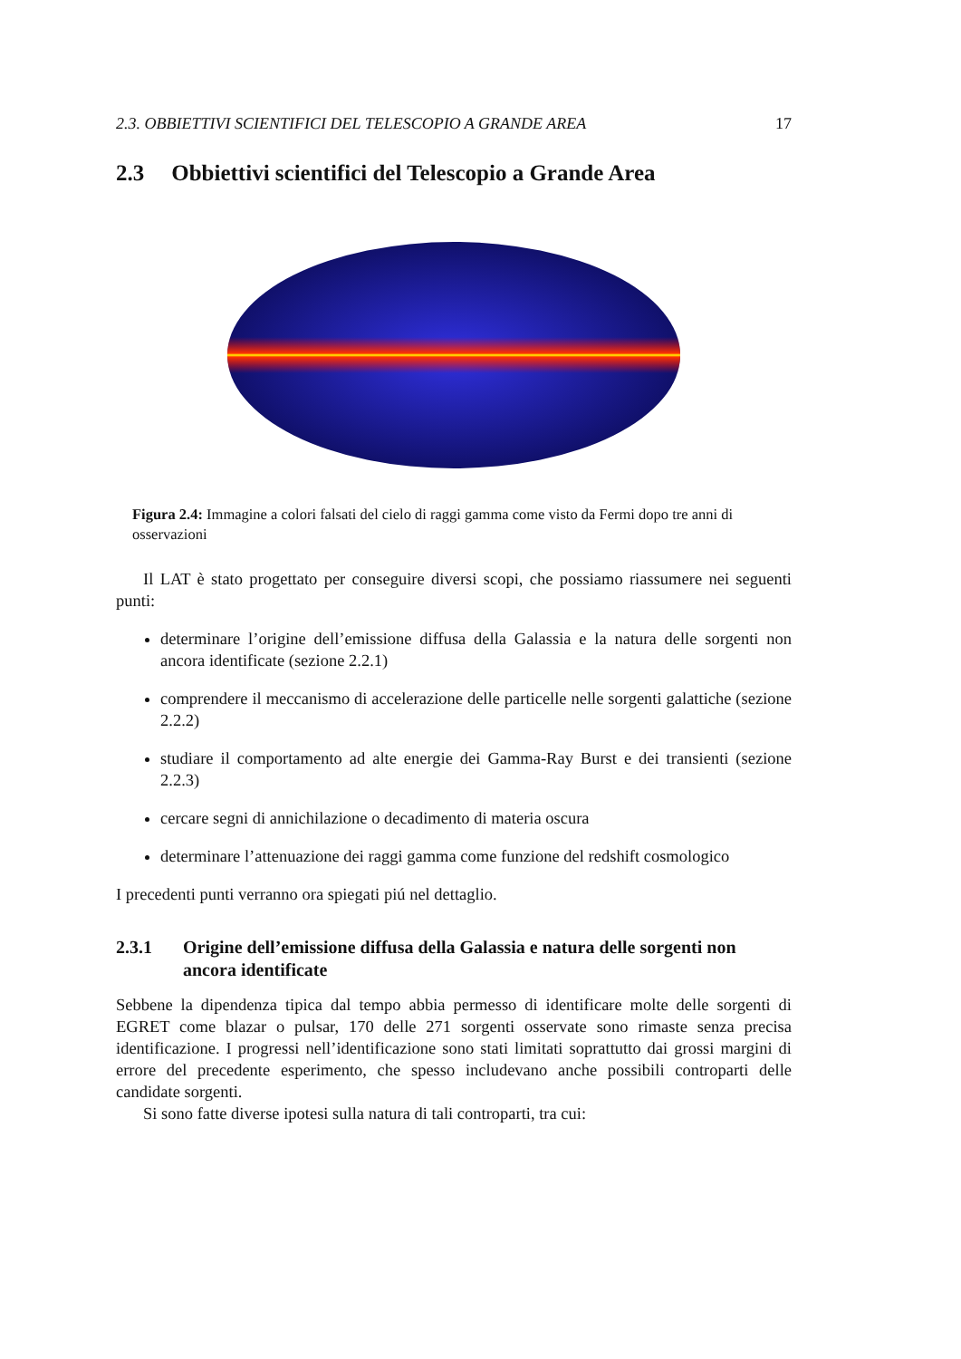2.3. OBBIETTIVI SCIENTIFICI DEL TELESCOPIO A GRANDE AREA 17
2.3 Obbiettivi scientifici del Telescopio a Grande Area
Figura 2.4: Immagine a colori falsati del cielo di raggi gamma come visto da Fermi dopo tre anni di osservazioni
Il LAT è stato progettato per conseguire diversi scopi, che possiamo riassumere nei seguenti punti:
determinare l’origine dell’emissione diffusa della Galassia e la natura delle sorgenti non ancora identificate (sezione 2.2.1)
comprendere il meccanismo di accelerazione delle particelle nelle sorgenti galattiche (sezione 2.2.2)
studiare il comportamento ad alte energie dei Gamma-Ray Burst e dei transienti (sezione 2.2.3)
cercare segni di annichilazione o decadimento di materia oscura
determinare l’attenuazione dei raggi gamma come funzione del redshift cosmologico
I precedenti punti verranno ora spiegati piú nel dettaglio.
2.3.1 Origine dell’emissione diffusa della Galassia e natura delle sorgenti non ancora identificate
Sebbene la dipendenza tipica dal tempo abbia permesso di identificare molte delle sorgenti di EGRET come blazar o pulsar, 170 delle 271 sorgenti osservate sono rimaste senza precisa identificazione. I progressi nell’identificazione sono stati limitati soprattutto dai grossi margini di errore del precedente esperimento, che spesso includevano anche possibili controparti delle candidate sorgenti.
Si sono fatte diverse ipotesi sulla natura di tali controparti, tra cui: